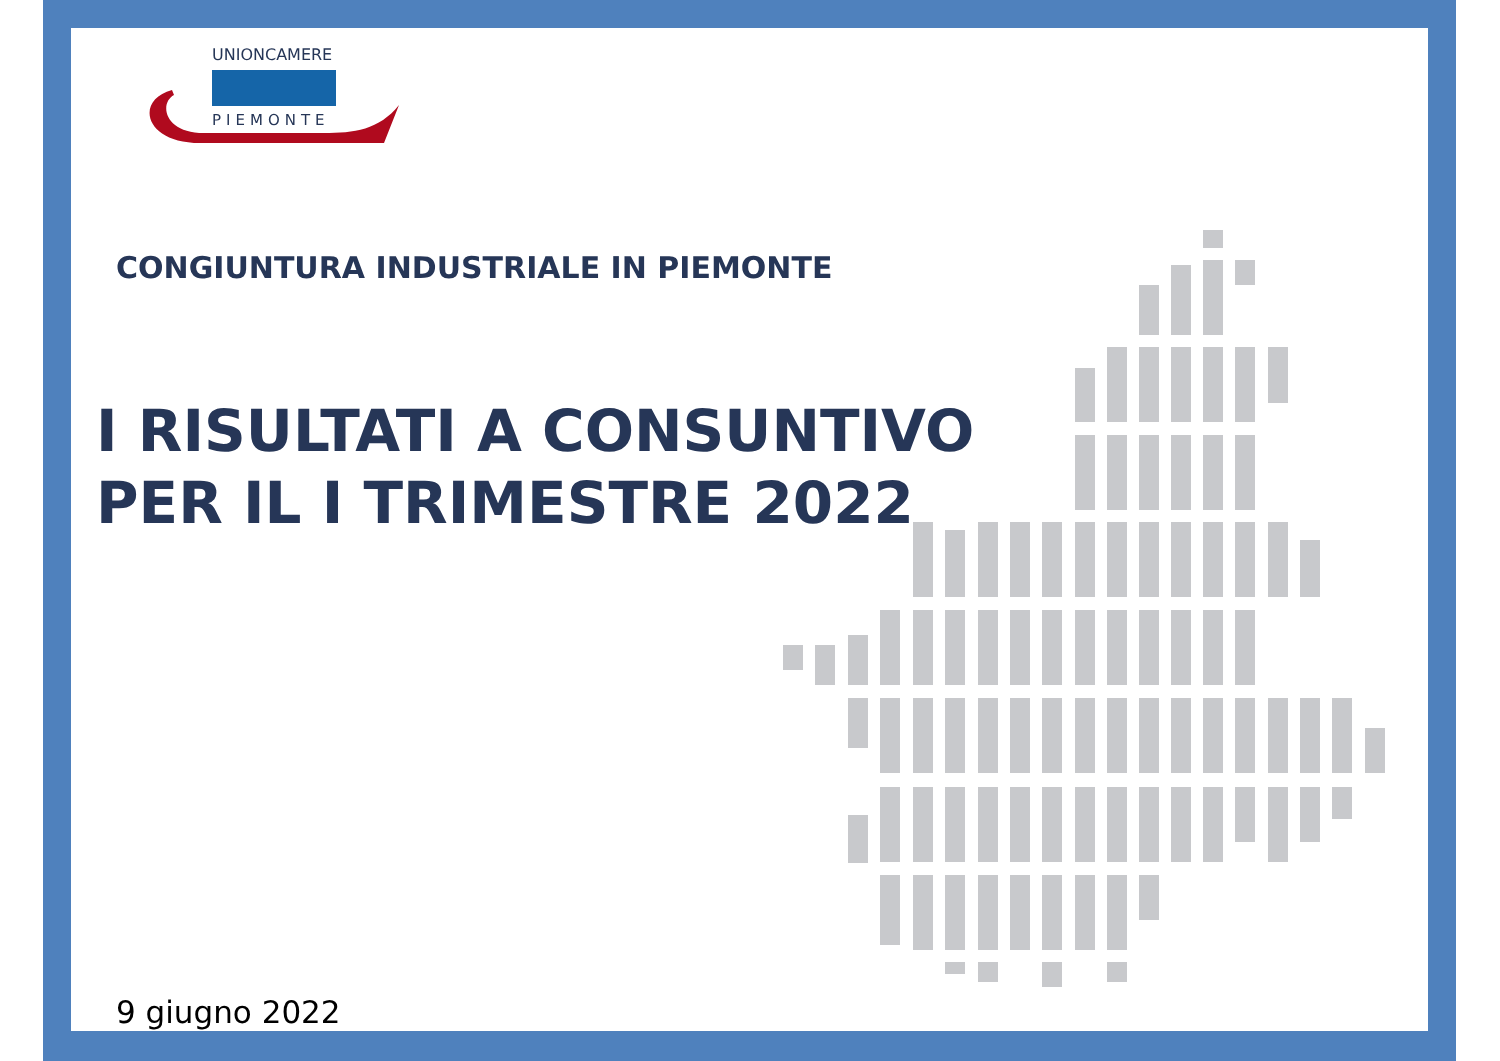UNIONCAMERE
PIEMONTE
CONGIUNTURA INDUSTRIALE IN PIEMONTE
I RISULTATI A CONSUNTIVO
PER IL I TRIMESTRE 2022
9 giugno 2022